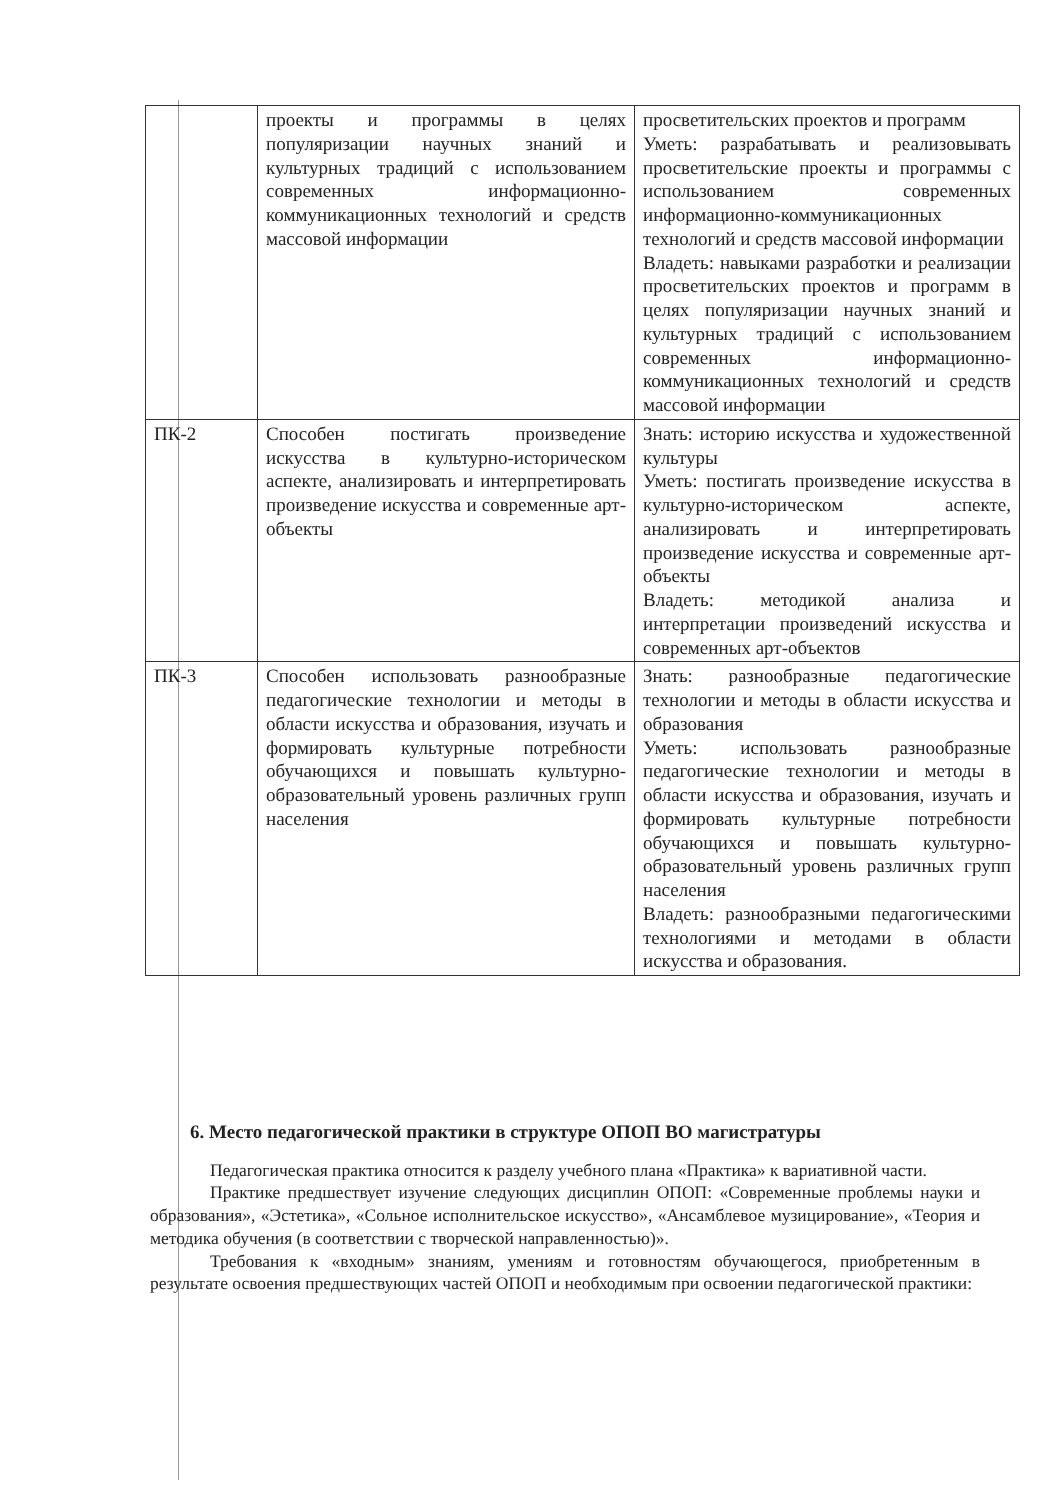| | проекты и программы в целях популяризации научных знаний и культурных традиций с использованием современных информационно-коммуникационных технологий и средств массовой информации | просветительских проектов и программ Уметь: разрабатывать и реализовывать просветительские проекты и программы с использованием современных информационно-коммуникационных технологий и средств массовой информации Владеть: навыками разработки и реализации просветительских проектов и программ в целях популяризации научных знаний и культурных традиций с использованием современных информационно-коммуникационных технологий и средств массовой информации |
| ПК-2 | Способен постигать произведение искусства в культурно-историческом аспекте, анализировать и интерпретировать произведение искусства и современные арт-объекты | Знать: историю искусства и художественной культуры Уметь: постигать произведение искусства в культурно-историческом аспекте, анализировать и интерпретировать произведение искусства и современные арт-объекты Владеть: методикой анализа и интерпретации произведений искусства и современных арт-объектов |
| ПК-3 | Способен использовать разнообразные педагогические технологии и методы в области искусства и образования, изучать и формировать культурные потребности обучающихся и повышать культурно-образовательный уровень различных групп населения | Знать: разнообразные педагогические технологии и методы в области искусства и образования Уметь: использовать разнообразные педагогические технологии и методы в области искусства и образования, изучать и формировать культурные потребности обучающихся и повышать культурно-образовательный уровень различных групп населения Владеть: разнообразными педагогическими технологиями и методами в области искусства и образования. |
6. Место педагогической практики в структуре ОПОП ВО магистратуры
Педагогическая практика относится к разделу учебного плана «Практика» к вариативной части.
Практике предшествует изучение следующих дисциплин ОПОП: «Современные проблемы науки и образования», «Эстетика», «Сольное исполнительское искусство», «Ансамблевое музицирование», «Теория и методика обучения (в соответствии с творческой направленностью)».
Требования к «входным» знаниям, умениям и готовностям обучающегося, приобретенным в результате освоения предшествующих частей ОПОП и необходимым при освоении педагогической практики: